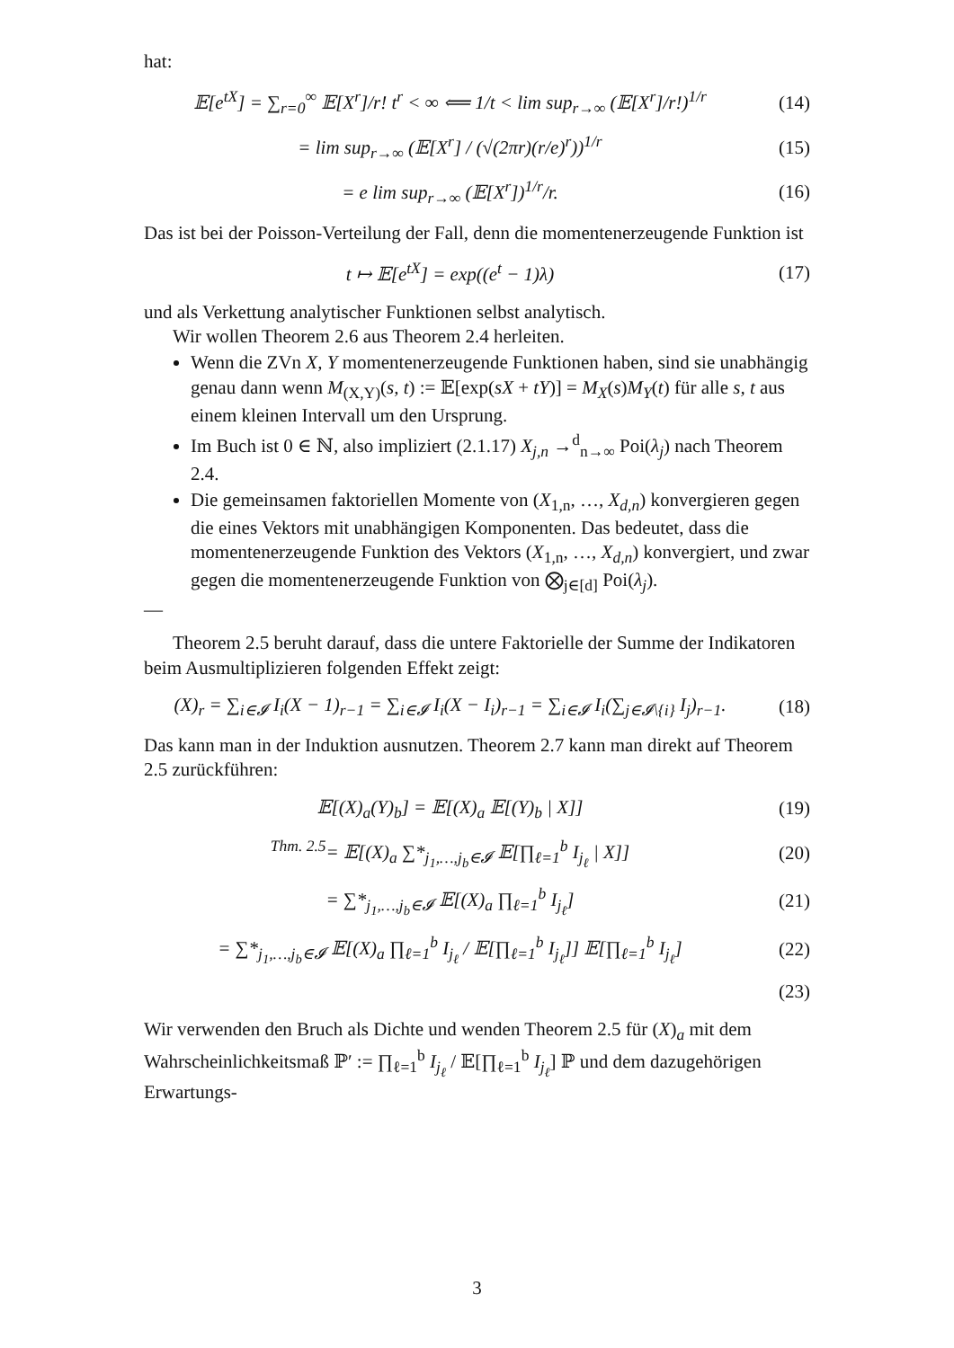hat:
𝔼[e<sup>tX</sup>] = ∑<sub>r=0</sub><sup>∞</sup> 𝔼[X<sup>r</sup>]/r! t<sup>r</sup> < ∞ ⟸ 1/t < lim sup<sub>r→∞</sub> (𝔼[X<sup>r</sup>]/r!)<sup>1/r</sup>
(14)
= lim sup<sub>r→∞</sub> (𝔼[X<sup>r</sup>] / (√(2πr)(r/e)<sup>r</sup>))<sup>1/r</sup>
(15)
= e lim sup<sub>r→∞</sub> (𝔼[X<sup>r</sup>])<sup>1/r</sup>/r. (16)
Das ist bei der Poisson-Verteilung der Fall, denn die momentenerzeugende Funktion ist
t ↦ 𝔼[e<sup>tX</sup>] = exp((e<sup>t</sup> − 1)λ) (17)
und als Verkettung analytischer Funktionen selbst analytisch.
Wir wollen Theorem 2.6 aus Theorem 2.4 herleiten.
Wenn die ZVn X, Y momentenerzeugende Funktionen haben, sind sie unabhängig genau dann wenn M<sub>(X,Y)</sub>(s, t) := 𝔼[exp(sX + tY)] = M<sub>X</sub>(s)M<sub>Y</sub>(t) für alle s, t aus einem kleinen Intervall um den Ursprung.
Im Buch ist 0 ∈ ℕ, also impliziert (2.1.17) X<sub>j,n</sub> →<sup>d</sup><sub>n→∞</sub> Poi(λ<sub>j</sub>) nach Theorem 2.4.
Die gemeinsamen faktoriellen Momente von (X<sub>1,n</sub>, …, X<sub>d,n</sub>) konvergieren gegen die eines Vektors mit unabhängigen Komponenten. Das bedeutet, dass die momentenerzeugende Funktion des Vektors (X<sub>1,n</sub>, …, X<sub>d,n</sub>) konvergiert, und zwar gegen die momentenerzeugende Funktion von ⨂<sub>j∈[d]</sub> Poi(λ<sub>j</sub>).
—
Theorem 2.5 beruht darauf, dass die untere Faktorielle der Summe der Indikatoren beim Ausmultiplizieren folgenden Effekt zeigt:
(X)<sub>r</sub> = ∑<sub>i∈𝓘</sub> I<sub>i</sub>(X − 1)<sub>r−1</sub> = ∑<sub>i∈𝓘</sub> I<sub>i</sub>(X − I<sub>i</sub>)<sub>r−1</sub> = ∑<sub>i∈𝓘</sub> I<sub>i</sub>(∑<sub>j∈𝓘\{i}</sub> I<sub>j</sub>)<sub>r−1</sub>.
(18)
Das kann man in der Induktion ausnutzen. Theorem 2.7 kann man direkt auf Theorem 2.5 zurückführen:
𝔼[(X)<sub>a</sub>(Y)<sub>b</sub>] = 𝔼[(X)<sub>a</sub> 𝔼[(Y)<sub>b</sub> | X]]
(19)
<sup>Thm. 2.5</sup>= 𝔼[(X)<sub>a</sub> ∑*<sub>j<sub>1</sub>,…,j<sub>b</sub>∈𝓘</sub> 𝔼[∏<sub>ℓ=1</sub><sup>b</sup> I<sub>j<sub>ℓ</sub></sub> | X]]
(20)
= ∑*<sub>j<sub>1</sub>,…,j<sub>b</sub>∈𝓘</sub> 𝔼[(X)<sub>a</sub> ∏<sub>ℓ=1</sub><sup>b</sup> I<sub>j<sub>ℓ</sub></sub>]
(21)
= ∑*<sub>j<sub>1</sub>,…,j<sub>b</sub>∈𝓘</sub> 𝔼[(X)<sub>a</sub> ∏<sub>ℓ=1</sub><sup>b</sup> I<sub>j<sub>ℓ</sub></sub> / 𝔼[∏<sub>ℓ=1</sub><sup>b</sup> I<sub>j<sub>ℓ</sub></sub>]] 𝔼[∏<sub>ℓ=1</sub><sup>b</sup> I<sub>j<sub>ℓ</sub></sub>]
(22)
(23)
Wir verwenden den Bruch als Dichte und wenden Theorem 2.5 für (X)<sub>a</sub> mit dem Wahrscheinlichkeitsmaß ℙ′ := ∏<sub>ℓ=1</sub><sup>b</sup> I<sub>j<sub>ℓ</sub></sub> / 𝔼[∏<sub>ℓ=1</sub><sup>b</sup> I<sub>j<sub>ℓ</sub></sub>] ℙ und dem dazugehörigen Erwartungs-
3